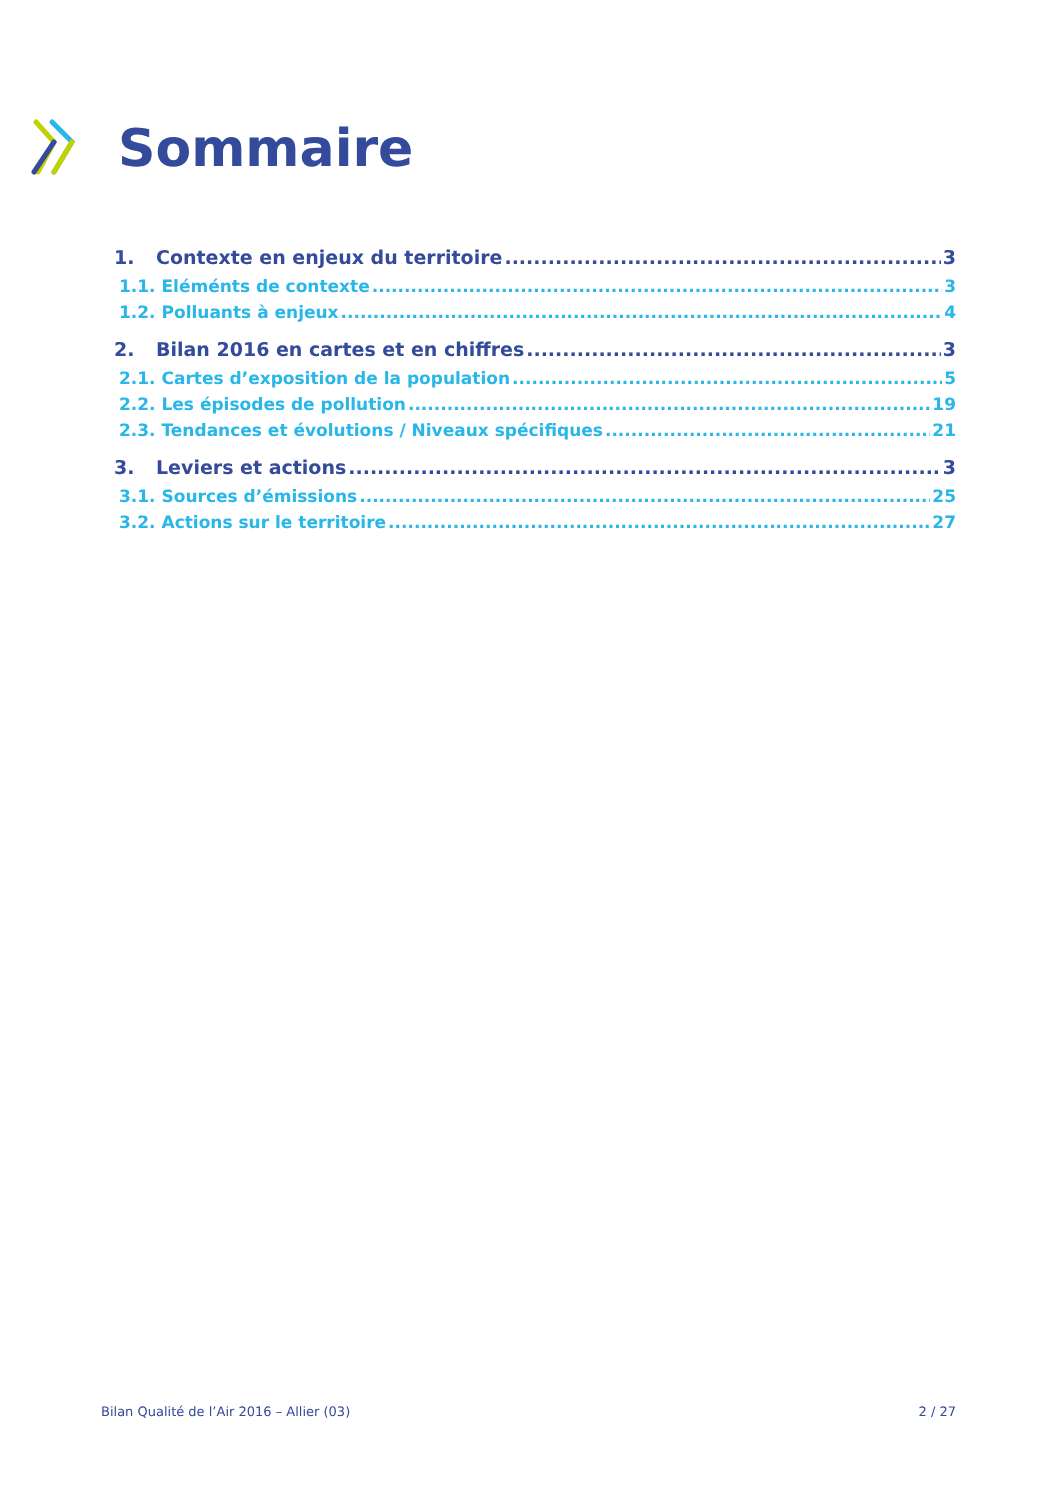Sommaire
1. Contexte en enjeux du territoire 3
1.1. Eléménts de contexte 3
1.2. Polluants à enjeux 4
2. Bilan 2016 en cartes et en chiffres 3
2.1. Cartes d’exposition de la population 5
2.2. Les épisodes de pollution 19
2.3. Tendances et évolutions / Niveaux spécifiques 21
3. Leviers et actions 3
3.1. Sources d’émissions 25
3.2. Actions sur le territoire 27
Bilan Qualité de l’Air 2016 – Allier (03) 2 / 27